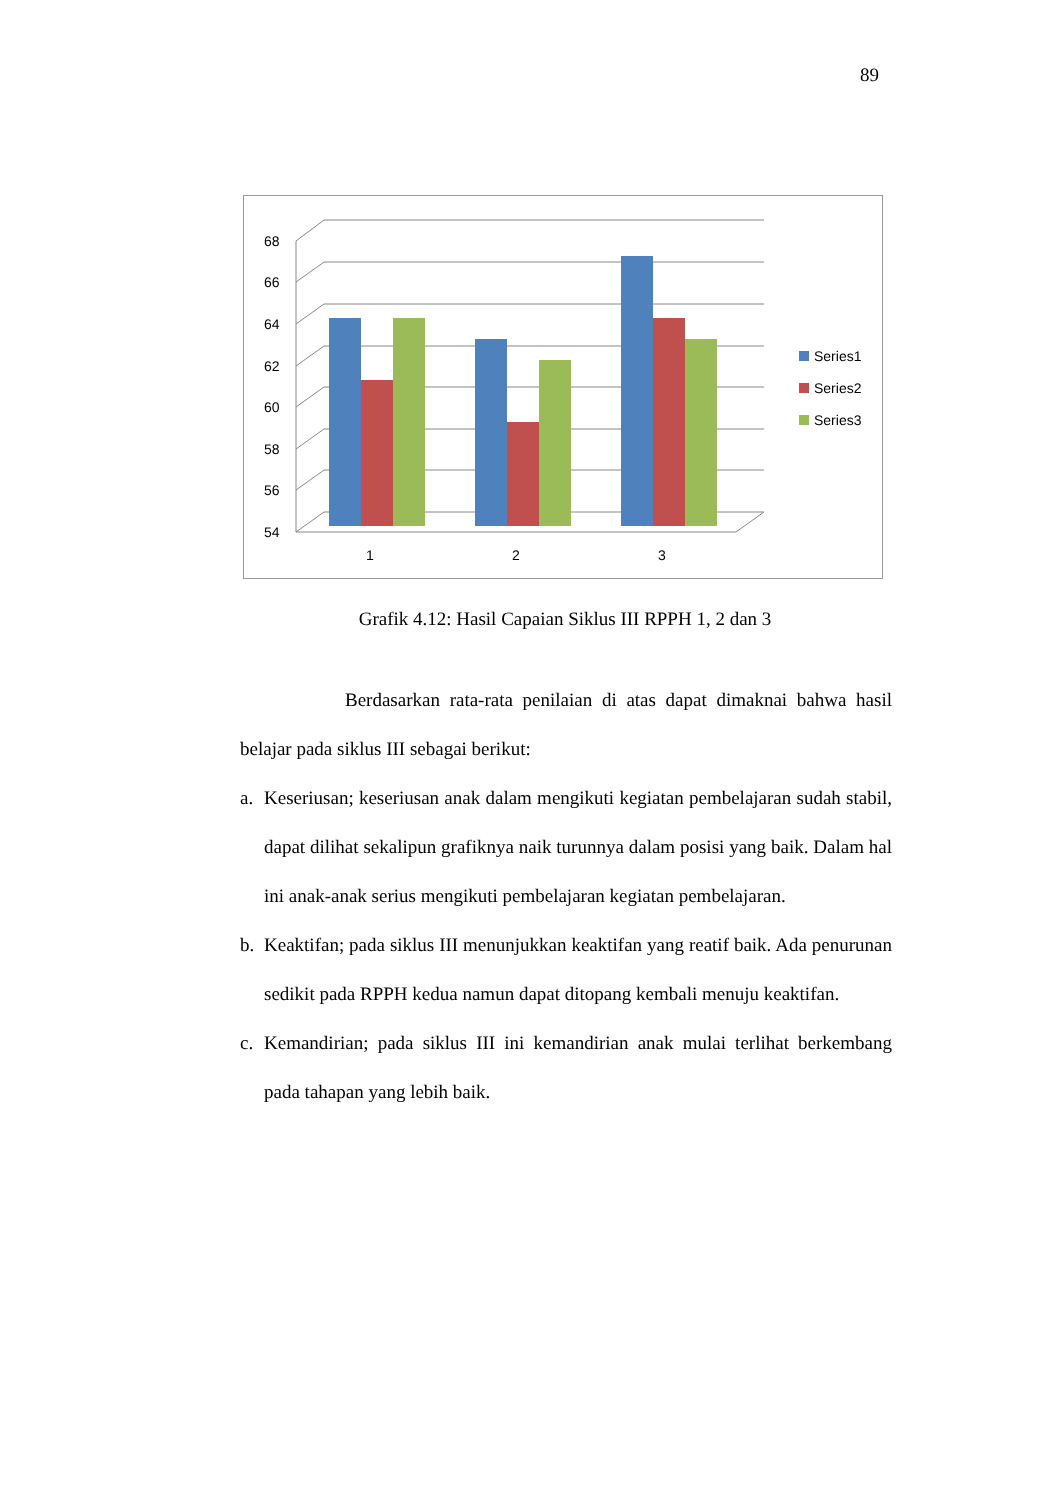89
68
66
64
62
60
58
56
54
1
2
3
Series1
Series2
Series3
Grafik 4.12: Hasil Capaian Siklus III RPPH 1, 2 dan 3
Berdasarkan rata-rata penilaian di atas dapat dimaknai bahwa hasil belajar pada siklus III sebagai berikut:
a. Keseriusan; keseriusan anak dalam mengikuti kegiatan pembelajaran sudah stabil, dapat dilihat sekalipun grafiknya naik turunnya dalam posisi yang baik. Dalam hal ini anak-anak serius mengikuti pembelajaran kegiatan pembelajaran.
b. Keaktifan; pada siklus III menunjukkan keaktifan yang reatif baik. Ada penurunan sedikit pada RPPH kedua namun dapat ditopang kembali menuju keaktifan.
c. Kemandirian; pada siklus III ini kemandirian anak mulai terlihat berkembang pada tahapan yang lebih baik.